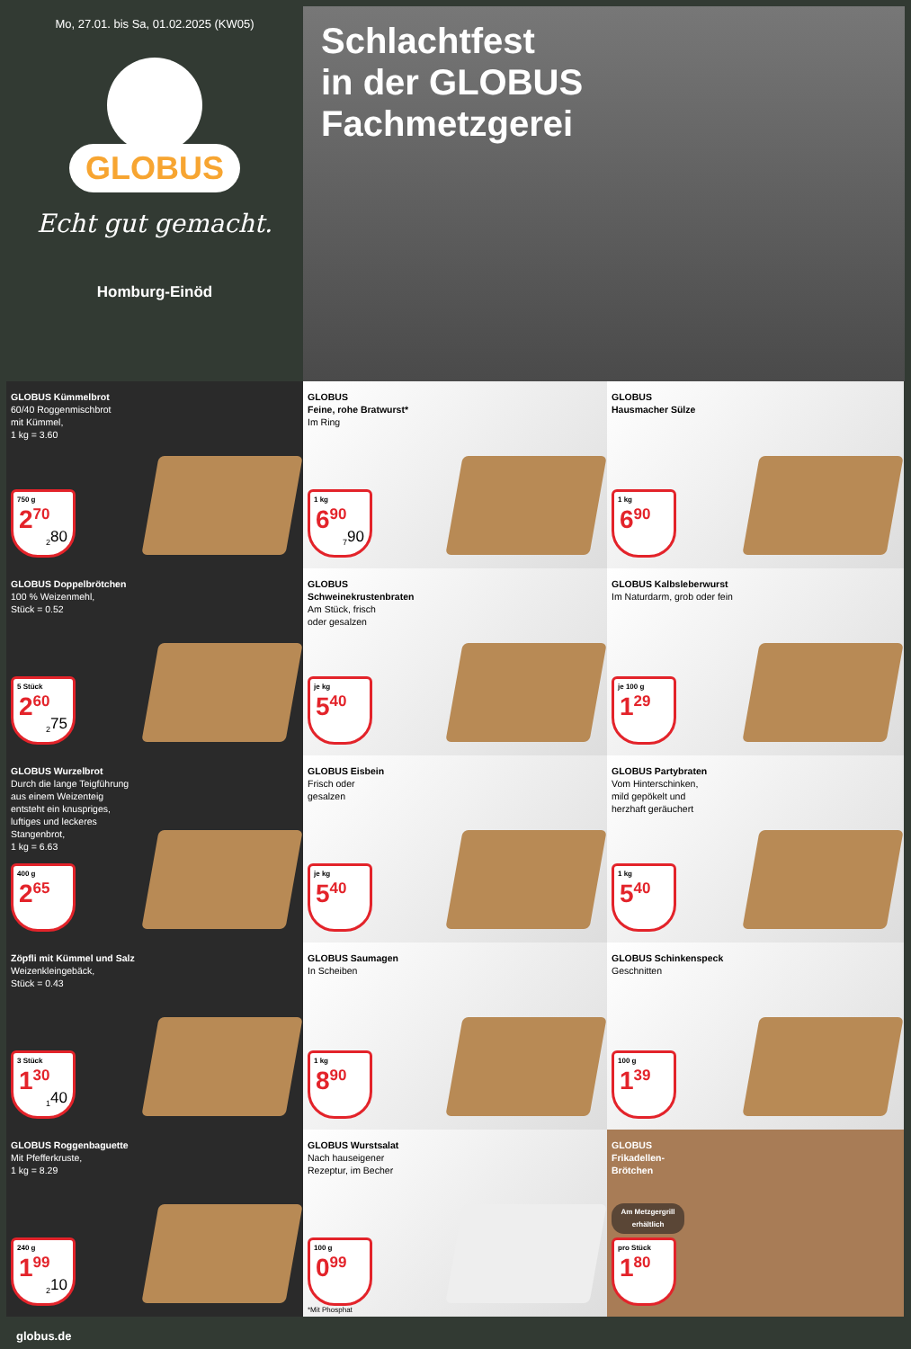Mo, 27.01. bis Sa, 01.02.2025 (KW05)
GLOBUS
Echt gut gemacht.
Homburg-Einöd
Schlachtfest
in der GLOBUS
Fachmetzgerei
GLOBUS Kümmelbrot
60/40 Roggenmischbrot
mit Kümmel,
1 kg = 3.60
750 g
2<sup>70</sup>
2<sup>80</sup>
GLOBUS
Feine, rohe Bratwurst*
Im Ring
1 kg
6<sup>90</sup>
7<sup>90</sup>
GLOBUS
Hausmacher Sülze
1 kg
6<sup>90</sup>
GLOBUS Doppelbrötchen
100 % Weizenmehl,
Stück = 0.52
5 Stück
2<sup>60</sup>
2<sup>75</sup>
GLOBUS
Schweinekrustenbraten
Am Stück, frisch
oder gesalzen
je kg
5<sup>40</sup>
GLOBUS Kalbsleberwurst
Im Naturdarm, grob oder fein
je 100 g
1<sup>29</sup>
GLOBUS Wurzelbrot
Durch die lange Teigführung
aus einem Weizenteig
entsteht ein knuspriges,
luftiges und leckeres
Stangenbrot,
1 kg = 6.63
400 g
2<sup>65</sup>
GLOBUS Eisbein
Frisch oder
gesalzen
je kg
5<sup>40</sup>
GLOBUS Partybraten
Vom Hinterschinken,
mild gepökelt und
herzhaft geräuchert
1 kg
5<sup>40</sup>
Zöpfli mit Kümmel und Salz
Weizenkleingebäck,
Stück = 0.43
3 Stück
1<sup>30</sup>
1<sup>40</sup>
GLOBUS Saumagen
In Scheiben
1 kg
8<sup>90</sup>
GLOBUS Schinkenspeck
Geschnitten
100 g
1<sup>39</sup>
GLOBUS Roggenbaguette
Mit Pfefferkruste,
1 kg = 8.29
240 g
1<sup>99</sup>
2<sup>10</sup>
GLOBUS Wurstsalat
Nach hauseigener
Rezeptur, im Becher
100 g
0<sup>99</sup>
*Mit Phosphat
GLOBUS
Frikadellen-
Brötchen
Am Metzgergrill erhältlich
pro Stück
1<sup>80</sup>
globus.de